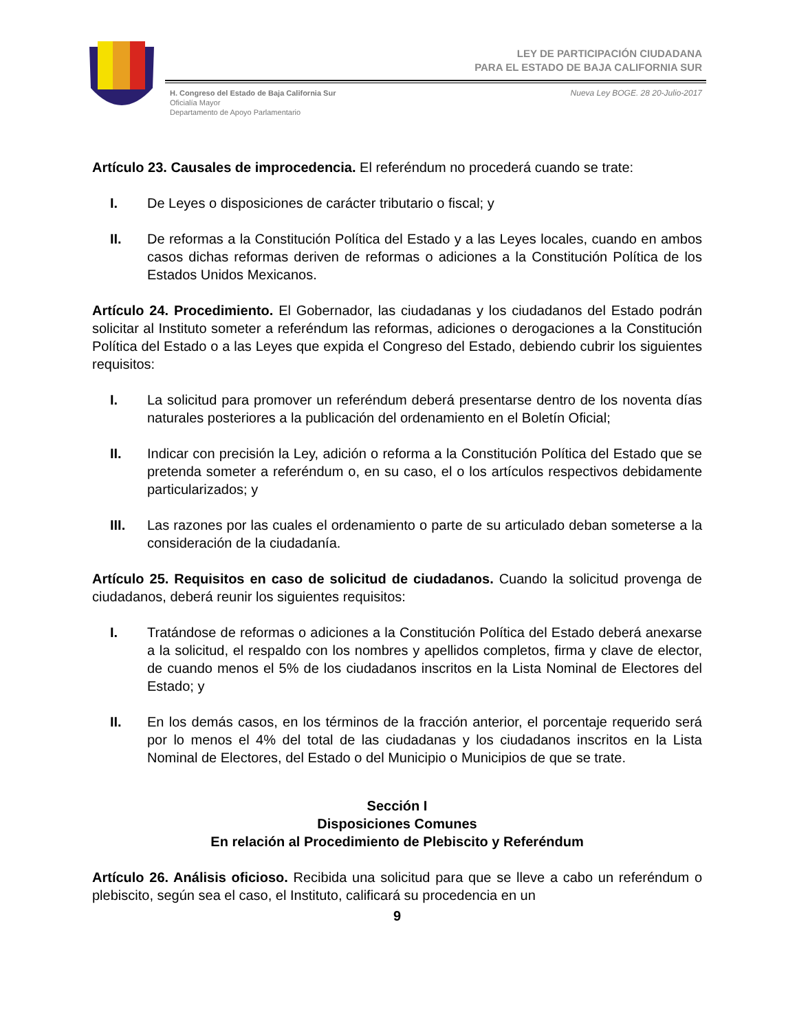LEY DE PARTICIPACIÓN CIUDADANA
PARA EL ESTADO DE BAJA CALIFORNIA SUR
H. Congreso del Estado de Baja California Sur
Oficialía Mayor
Departamento de Apoyo Parlamentario
Nueva Ley BOGE. 28 20-Julio-2017
Artículo 23. Causales de improcedencia. El referéndum no procederá cuando se trate:
I. De Leyes o disposiciones de carácter tributario o fiscal; y
II. De reformas a la Constitución Política del Estado y a las Leyes locales, cuando en ambos casos dichas reformas deriven de reformas o adiciones a la Constitución Política de los Estados Unidos Mexicanos.
Artículo 24. Procedimiento. El Gobernador, las ciudadanas y los ciudadanos del Estado podrán solicitar al Instituto someter a referéndum las reformas, adiciones o derogaciones a la Constitución Política del Estado o a las Leyes que expida el Congreso del Estado, debiendo cubrir los siguientes requisitos:
I. La solicitud para promover un referéndum deberá presentarse dentro de los noventa días naturales posteriores a la publicación del ordenamiento en el Boletín Oficial;
II. Indicar con precisión la Ley, adición o reforma a la Constitución Política del Estado que se pretenda someter a referéndum o, en su caso, el o los artículos respectivos debidamente particularizados; y
III. Las razones por las cuales el ordenamiento o parte de su articulado deban someterse a la consideración de la ciudadanía.
Artículo 25. Requisitos en caso de solicitud de ciudadanos. Cuando la solicitud provenga de ciudadanos, deberá reunir los siguientes requisitos:
I. Tratándose de reformas o adiciones a la Constitución Política del Estado deberá anexarse a la solicitud, el respaldo con los nombres y apellidos completos, firma y clave de elector, de cuando menos el 5% de los ciudadanos inscritos en la Lista Nominal de Electores del Estado; y
II. En los demás casos, en los términos de la fracción anterior, el porcentaje requerido será por lo menos el 4% del total de las ciudadanas y los ciudadanos inscritos en la Lista Nominal de Electores, del Estado o del Municipio o Municipios de que se trate.
Sección I
Disposiciones Comunes
En relación al Procedimiento de Plebiscito y Referéndum
Artículo 26. Análisis oficioso. Recibida una solicitud para que se lleve a cabo un referéndum o plebiscito, según sea el caso, el Instituto, calificará su procedencia en un
9